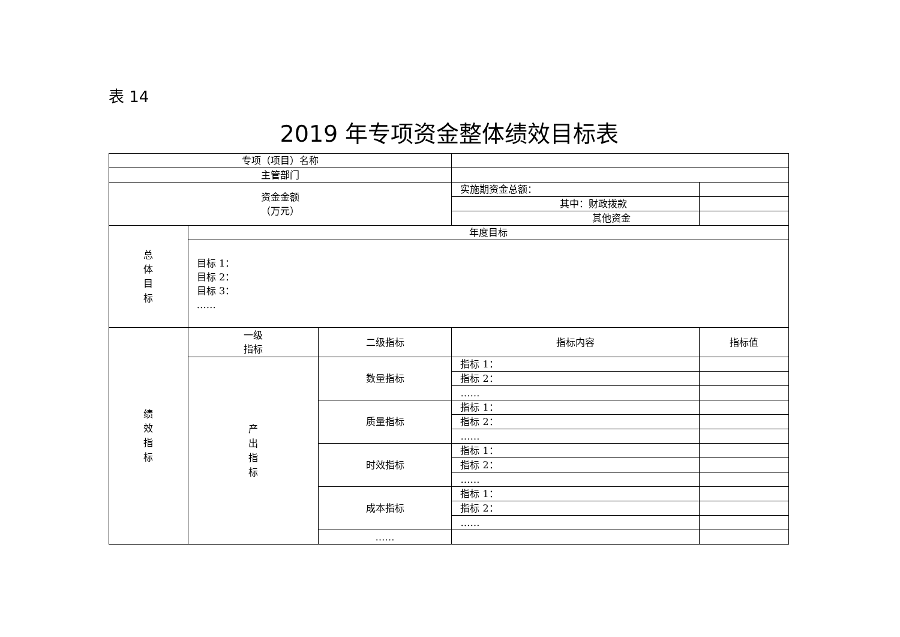表 14
2019 年专项资金整体绩效目标表
| 专项（项目）名称 | | | | |
| 主管部门 | | | | |
| 资金金额 （万元） | | | 实施期资金总额： | |
| | | | 其中：财政拨款 | |
| | | | 其他资金 | |
| 总 体 目 标 | 年度目标 | | | |
| | 目标 1： 目标 2： 目标 3： …… | | | |
| 绩 效 指 标 | 一级 指标 | 二级指标 | 指标内容 | 指标值 |
| | 产 出 指 标 | 数量指标 | 指标 1： | |
| | | | 指标 2： | |
| | | | …… | |
| | | 质量指标 | 指标 1： | |
| | | | 指标 2： | |
| | | | …… | |
| | | 时效指标 | 指标 1： | |
| | | | 指标 2： | |
| | | | …… | |
| | | 成本指标 | 指标 1： | |
| | | | 指标 2： | |
| | | | …… | |
| | | …… | | |